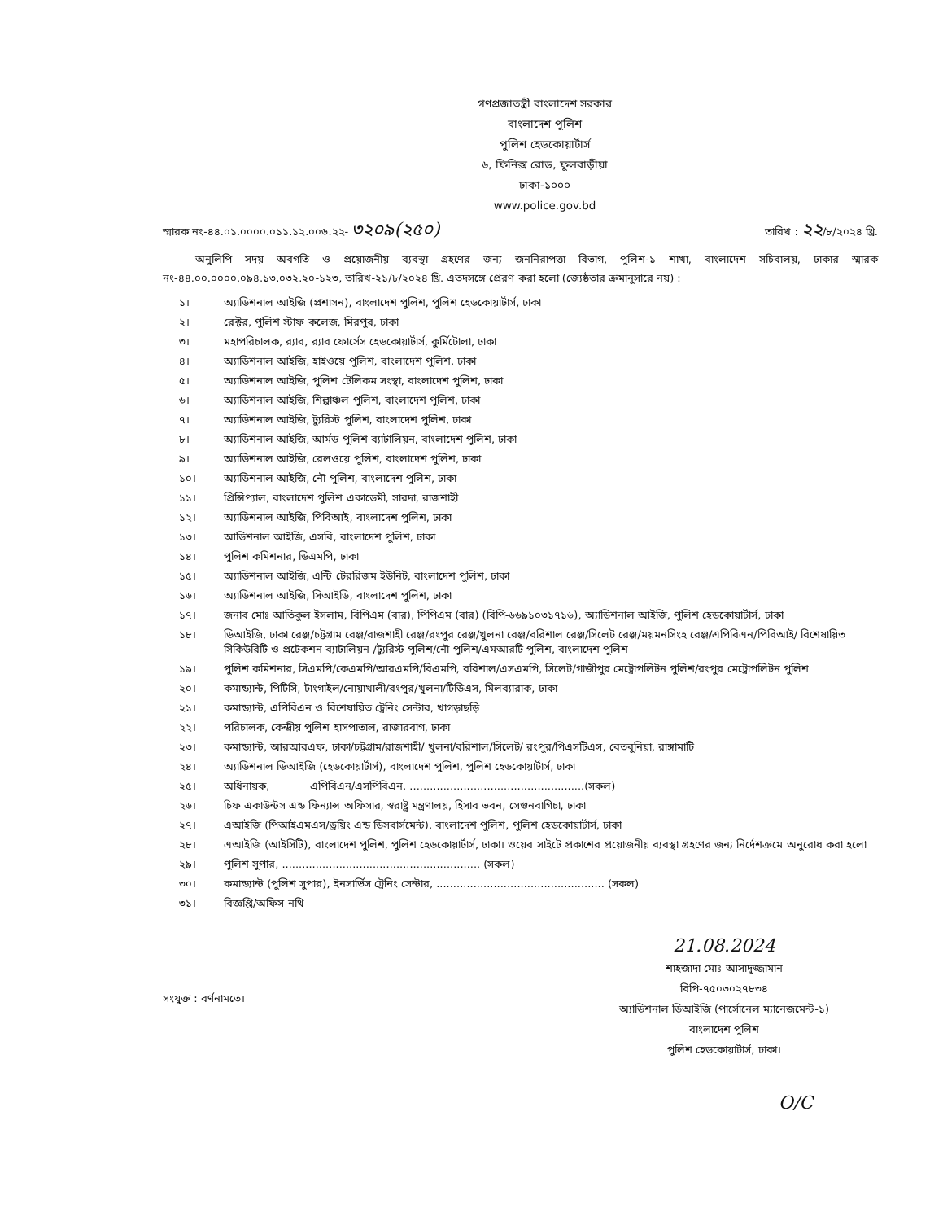গণপ্রজাতন্ত্রী বাংলাদেশ সরকার
বাংলাদেশ পুলিশ
পুলিশ হেডকোয়ার্টার্স
৬, ফিনিক্স রোড, ফুলবাড়ীয়া
ঢাকা-১০০০
www.police.gov.bd
স্মারক নং-৪৪.০১.০০০০.০১১.১২.০০৬.২২- ৩২০৯(২৫০)
তারিখ : ২২/৮/২০২৪ খ্রি.
অনুলিপি সদয় অবগতি ও প্রয়োজনীয় ব্যবস্থা গ্রহণের জন্য জননিরাপত্তা বিভাগ, পুলিশ-১ শাখা, বাংলাদেশ সচিবালয়, ঢাকার স্মারক নং-৪৪.০০.০০০০.০৯৪.১৩.০৩২.২০-১২৩, তারিখ-২১/৮/২০২৪ খ্রি. এতদসঙ্গে প্রেরণ করা হলো (জ্যেষ্ঠতার ক্রমানুসারে নয়) :
১। অ্যাডিশনাল আইজি (প্রশাসন), বাংলাদেশ পুলিশ, পুলিশ হেডকোয়ার্টার্স, ঢাকা
২। রেক্টর, পুলিশ স্টাফ কলেজ, মিরপুর, ঢাকা
৩। মহাপরিচালক, র‍্যাব, র‍্যাব ফোর্সেস হেডকোয়ার্টার্স, কুর্মিটোলা, ঢাকা
৪। অ্যাডিশনাল আইজি, হাইওয়ে পুলিশ, বাংলাদেশ পুলিশ, ঢাকা
৫। অ্যাডিশনাল আইজি, পুলিশ টেলিকম সংস্থা, বাংলাদেশ পুলিশ, ঢাকা
৬। অ্যাডিশনাল আইজি, শিল্পাঞ্চল পুলিশ, বাংলাদেশ পুলিশ, ঢাকা
৭। অ্যাডিশনাল আইজি, ট্যুরিস্ট পুলিশ, বাংলাদেশ পুলিশ, ঢাকা
৮। অ্যাডিশনাল আইজি, আর্মড পুলিশ ব্যাটালিয়ন, বাংলাদেশ পুলিশ, ঢাকা
৯। অ্যাডিশনাল আইজি, রেলওয়ে পুলিশ, বাংলাদেশ পুলিশ, ঢাকা
১০। অ্যাডিশনাল আইজি, নৌ পুলিশ, বাংলাদেশ পুলিশ, ঢাকা
১১। প্রিন্সিপ্যাল, বাংলাদেশ পুলিশ একাডেমী, সারদা, রাজশাহী
১২। অ্যাডিশনাল আইজি, পিবিআই, বাংলাদেশ পুলিশ, ঢাকা
১৩। আডিশনাল আইজি, এসবি, বাংলাদেশ পুলিশ, ঢাকা
১৪। পুলিশ কমিশনার, ডিএমপি, ঢাকা
১৫। অ্যাডিশনাল আইজি, এন্টি টেররিজম ইউনিট, বাংলাদেশ পুলিশ, ঢাকা
১৬। অ্যাডিশনাল আইজি, সিআইডি, বাংলাদেশ পুলিশ, ঢাকা
১৭। জনাব মোঃ আতিকুল ইসলাম, বিপিএম (বার), পিপিএম (বার) (বিপি-৬৬৯১০৩১৭১৬), অ্যাডিশনাল আইজি, পুলিশ হেডকোয়ার্টার্স, ঢাকা
১৮। ডিআইজি, ঢাকা রেঞ্জ/চট্টগ্রাম রেঞ্জ/রাজশাহী রেঞ্জ/রংপুর রেঞ্জ/খুলনা রেঞ্জ/বরিশাল রেঞ্জ/সিলেট রেঞ্জ/ময়মনসিংহ রেঞ্জ/এপিবিএন/পিবিআই/ বিশেষায়িত সিকিউরিটি ও প্রটেকশন ব্যাটালিয়ন /ট্যুরিস্ট পুলিশ/নৌ পুলিশ/এমআরটি পুলিশ, বাংলাদেশ পুলিশ
১৯। পুলিশ কমিশনার, সিএমপি/কেএমপি/আরএমপি/বিএমপি, বরিশাল/এসএমপি, সিলেট/গাজীপুর মেট্রোপলিটন পুলিশ/রংপুর মেট্রোপলিটন পুলিশ
২০। কমান্ড্যান্ট, পিটিসি, টাংগাইল/নোয়াখালী/রংপুর/খুলনা/টিডিএস, মিলব্যারাক, ঢাকা
২১। কমান্ড্যান্ট, এপিবিএন ও বিশেষায়িত ট্রেনিং সেন্টার, খাগড়াছড়ি
২২। পরিচালক, কেন্দ্রীয় পুলিশ হাসপাতাল, রাজারবাগ, ঢাকা
২৩। কমান্ড্যান্ট, আরআরএফ, ঢাকা/চট্টগ্রাম/রাজশাহী/ খুলনা/বরিশাল/সিলেট/ রংপুর/পিএসটিএস, বেতবুনিয়া, রাঙ্গামাটি
২৪। অ্যাডিশনাল ডিআইজি (হেডকোয়ার্টার্স), বাংলাদেশ পুলিশ, পুলিশ হেডকোয়ার্টার্স, ঢাকা
২৫। অধিনায়ক, এপিবিএন/এসপিবিএন, ....................................................(সকল)
২৬। চিফ একাউন্টস এন্ড ফিন্যান্স অফিসার, স্বরাষ্ট্র মন্ত্রণালয়, হিসাব ভবন, সেগুনবাগিচা, ঢাকা
২৭। এআইজি (পিআইএমএস/ড্রয়িং এন্ড ডিসবার্সমেন্ট), বাংলাদেশ পুলিশ, পুলিশ হেডকোয়ার্টার্স, ঢাকা
২৮। এআইজি (আইসিটি), বাংলাদেশ পুলিশ, পুলিশ হেডকোয়ার্টার্স, ঢাকা। ওয়েব সাইটে প্রকাশের প্রয়োজনীয় ব্যবস্থা গ্রহণের জন্য নির্দেশক্রমে অনুরোধ করা হলো
২৯। পুলিশ সুপার, ........................................................... (সকল)
৩০। কমান্ড্যান্ট (পুলিশ সুপার), ইনসার্ভিস ট্রেনিং সেন্টার, .................................................. (সকল)
৩১। বিজ্ঞপ্তি/অফিস নথি
সংযুক্ত : বর্ণনামতে।
21.08.2024
শাহজাদা মোঃ আসাদুজ্জামান
বিপি-৭৫০৩০২৭৮৩৪
অ্যাডিশনাল ডিআইজি (পার্সোনেল ম্যানেজমেন্ট-১)
বাংলাদেশ পুলিশ
পুলিশ হেডকোয়ার্টার্স, ঢাকা।
O/C